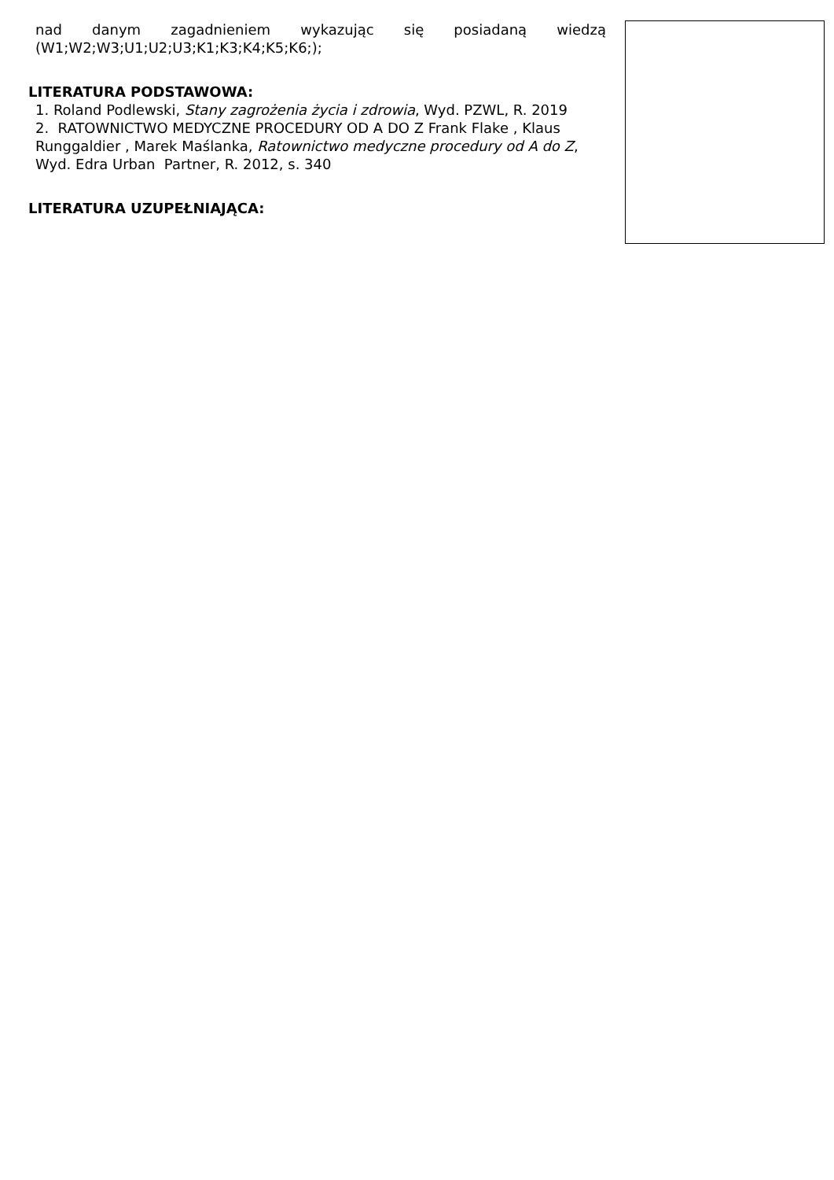nad danym zagadnieniem wykazując się posiadaną wiedzą
(W1;W2;W3;U1;U2;U3;K1;K3;K4;K5;K6;);
LITERATURA PODSTAWOWA:
1. Roland Podlewski, Stany zagrożenia życia i zdrowia, Wyd. PZWL, R. 2019
2. RATOWNICTWO MEDYCZNE PROCEDURY OD A DO Z Frank Flake , Klaus Runggaldier , Marek Maślanka, Ratownictwo medyczne procedury od A do Z, Wyd. Edra Urban Partner, R. 2012, s. 340
LITERATURA UZUPEŁNIAJĄCA: